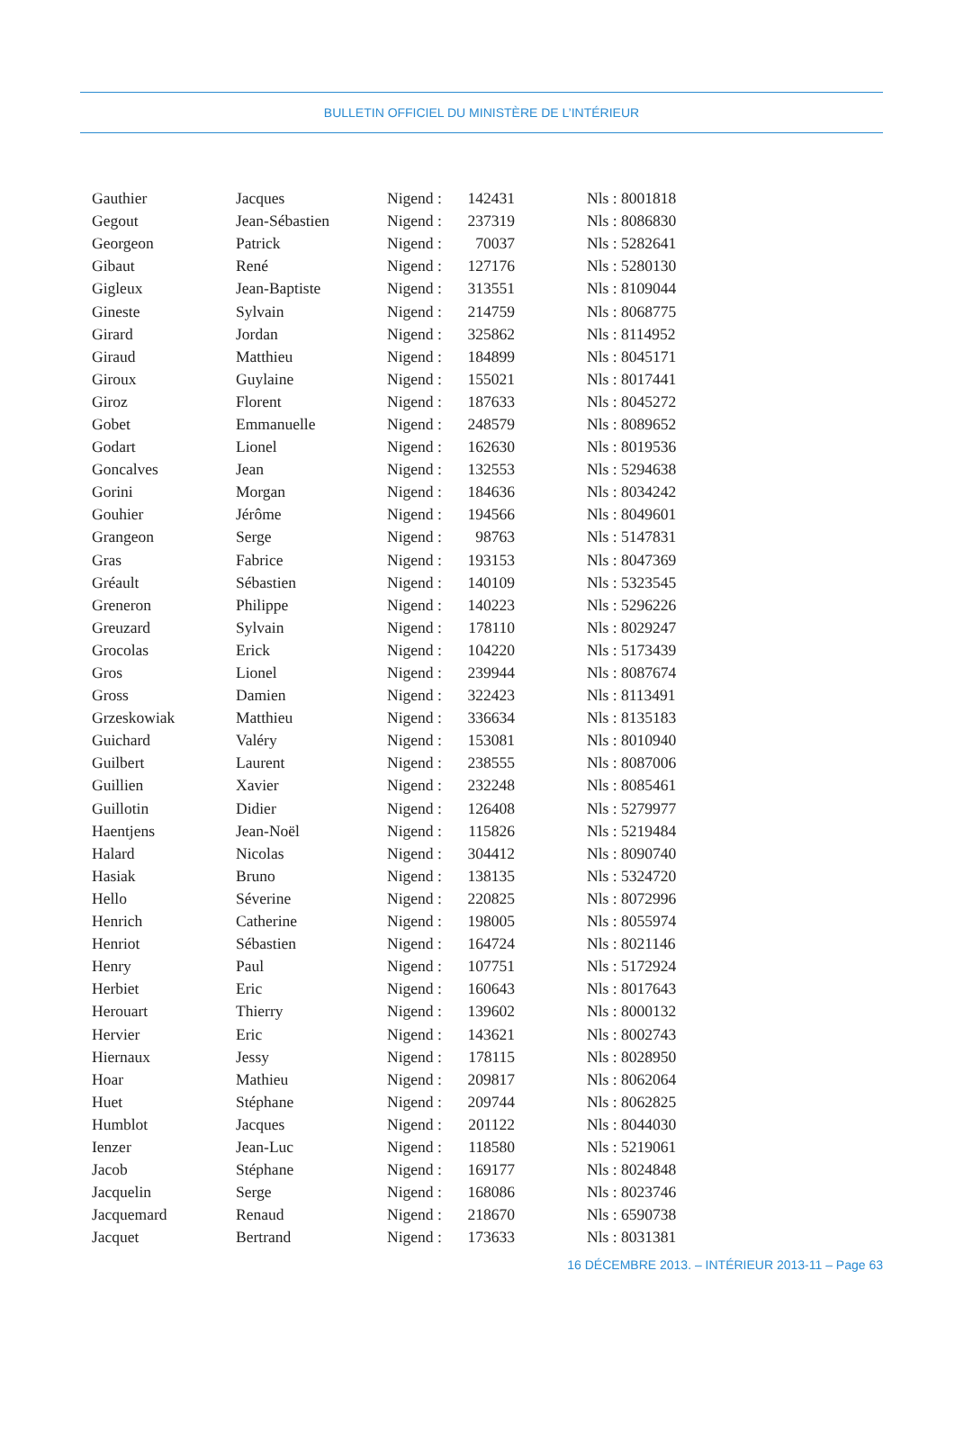BULLETIN OFFICIEL DU MINISTÈRE DE L’INTÉRIEUR
| Gauthier | Jacques | Nigend : | 142431 | Nls : 8001818 |
| Gegout | Jean-Sébastien | Nigend : | 237319 | Nls : 8086830 |
| Georgeon | Patrick | Nigend : | 70037 | Nls : 5282641 |
| Gibaut | René | Nigend : | 127176 | Nls : 5280130 |
| Gigleux | Jean-Baptiste | Nigend : | 313551 | Nls : 8109044 |
| Gineste | Sylvain | Nigend : | 214759 | Nls : 8068775 |
| Girard | Jordan | Nigend : | 325862 | Nls : 8114952 |
| Giraud | Matthieu | Nigend : | 184899 | Nls : 8045171 |
| Giroux | Guylaine | Nigend : | 155021 | Nls : 8017441 |
| Giroz | Florent | Nigend : | 187633 | Nls : 8045272 |
| Gobet | Emmanuelle | Nigend : | 248579 | Nls : 8089652 |
| Godart | Lionel | Nigend : | 162630 | Nls : 8019536 |
| Goncalves | Jean | Nigend : | 132553 | Nls : 5294638 |
| Gorini | Morgan | Nigend : | 184636 | Nls : 8034242 |
| Gouhier | Jérôme | Nigend : | 194566 | Nls : 8049601 |
| Grangeon | Serge | Nigend : | 98763 | Nls : 5147831 |
| Gras | Fabrice | Nigend : | 193153 | Nls : 8047369 |
| Gréault | Sébastien | Nigend : | 140109 | Nls : 5323545 |
| Greneron | Philippe | Nigend : | 140223 | Nls : 5296226 |
| Greuzard | Sylvain | Nigend : | 178110 | Nls : 8029247 |
| Grocolas | Erick | Nigend : | 104220 | Nls : 5173439 |
| Gros | Lionel | Nigend : | 239944 | Nls : 8087674 |
| Gross | Damien | Nigend : | 322423 | Nls : 8113491 |
| Grzeskowiak | Matthieu | Nigend : | 336634 | Nls : 8135183 |
| Guichard | Valéry | Nigend : | 153081 | Nls : 8010940 |
| Guilbert | Laurent | Nigend : | 238555 | Nls : 8087006 |
| Guillien | Xavier | Nigend : | 232248 | Nls : 8085461 |
| Guillotin | Didier | Nigend : | 126408 | Nls : 5279977 |
| Haentjens | Jean-Noël | Nigend : | 115826 | Nls : 5219484 |
| Halard | Nicolas | Nigend : | 304412 | Nls : 8090740 |
| Hasiak | Bruno | Nigend : | 138135 | Nls : 5324720 |
| Hello | Séverine | Nigend : | 220825 | Nls : 8072996 |
| Henrich | Catherine | Nigend : | 198005 | Nls : 8055974 |
| Henriot | Sébastien | Nigend : | 164724 | Nls : 8021146 |
| Henry | Paul | Nigend : | 107751 | Nls : 5172924 |
| Herbiet | Eric | Nigend : | 160643 | Nls : 8017643 |
| Herouart | Thierry | Nigend : | 139602 | Nls : 8000132 |
| Hervier | Eric | Nigend : | 143621 | Nls : 8002743 |
| Hiernaux | Jessy | Nigend : | 178115 | Nls : 8028950 |
| Hoar | Mathieu | Nigend : | 209817 | Nls : 8062064 |
| Huet | Stéphane | Nigend : | 209744 | Nls : 8062825 |
| Humblot | Jacques | Nigend : | 201122 | Nls : 8044030 |
| Ienzer | Jean-Luc | Nigend : | 118580 | Nls : 5219061 |
| Jacob | Stéphane | Nigend : | 169177 | Nls : 8024848 |
| Jacquelin | Serge | Nigend : | 168086 | Nls : 8023746 |
| Jacquemard | Renaud | Nigend : | 218670 | Nls : 6590738 |
| Jacquet | Bertrand | Nigend : | 173633 | Nls : 8031381 |
16 DÉCEMBRE 2013. – INTÉRIEUR 2013-11 – Page 63